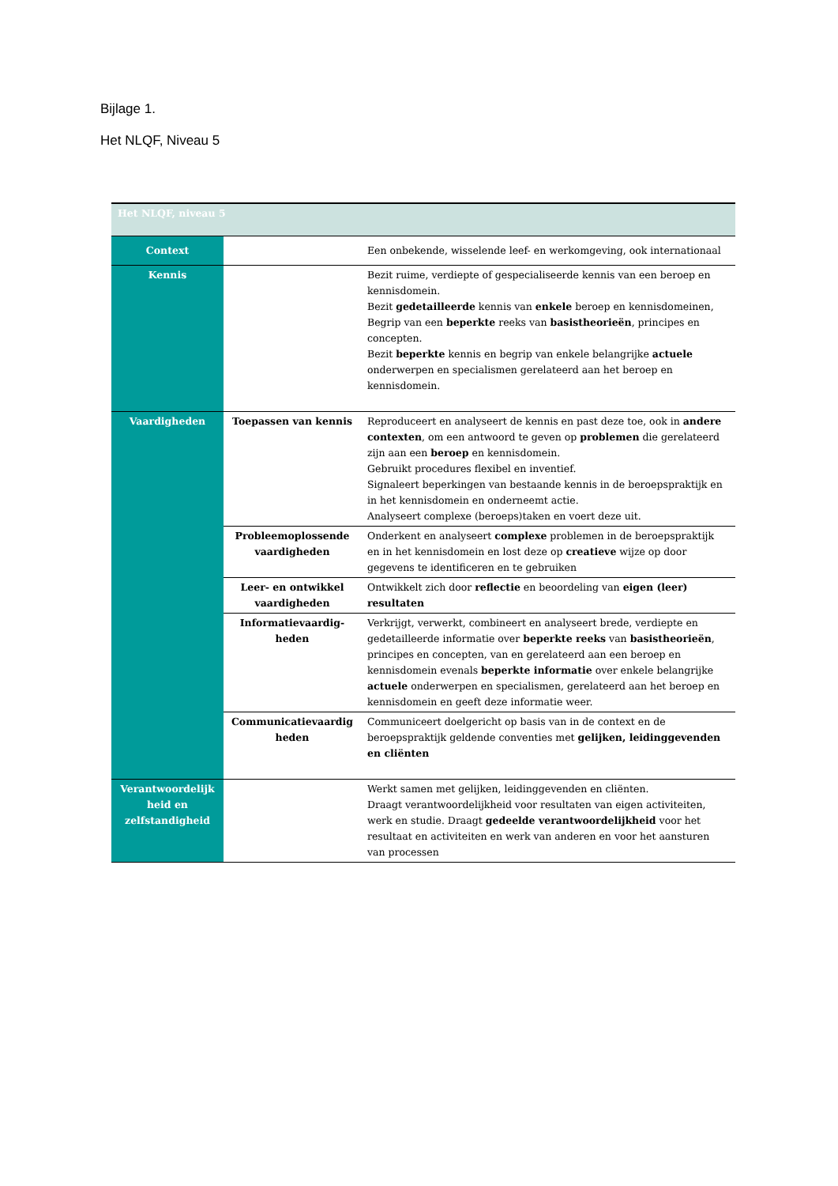Bijlage 1.
Het NLQF, Niveau 5
| Het NLQF, niveau 5 | | |
| Context | | Een onbekende, wisselende leef- en werkomgeving, ook internationaal |
| Kennis | | Bezit ruime, verdiepte of gespecialiseerde kennis van een beroep en kennisdomein. Bezit gedetailleerde kennis van enkele beroep en kennisdomeinen, Begrip van een beperkte reeks van basistheorieën , principes en concepten. Bezit beperkte kennis en begrip van enkele belangrijke actuele onderwerpen en specialismen gerelateerd aan het beroep en kennisdomein. |
| Vaardigheden | Toepassen van kennis | Reproduceert en analyseert de kennis en past deze toe, ook in andere contexten , om een antwoord te geven op problemen die gerelateerd zijn aan een beroep en kennisdomein. Gebruikt procedures flexibel en inventief. Signaleert beperkingen van bestaande kennis in de beroepspraktijk en in het kennisdomein en onderneemt actie. Analyseert complexe (beroeps)taken en voert deze uit. |
| | Probleemoplossende vaardigheden | Onderkent en analyseert complexe problemen in de beroepspraktijk en in het kennisdomein en lost deze op creatieve wijze op door gegevens te identificeren en te gebruiken |
| | Leer- en ontwikkel vaardigheden | Ontwikkelt zich door reflectie en beoordeling van eigen (leer) resultaten |
| | Informatievaardig-heden | Verkrijgt, verwerkt, combineert en analyseert brede, verdiepte en gedetailleerde informatie over beperkte reeks van basistheorieën , principes en concepten, van en gerelateerd aan een beroep en kennisdomein evenals beperkte informatie over enkele belangrijke actuele onderwerpen en specialismen, gerelateerd aan het beroep en kennisdomein en geeft deze informatie weer. |
| | Communicatievaardig heden | Communiceert doelgericht op basis van in de context en de beroepspraktijk geldende conventies met gelijken, leidinggevenden en cliënten |
| Verantwoordelijk heid en zelfstandigheid | | Werkt samen met gelijken, leidinggevenden en cliënten. Draagt verantwoordelijkheid voor resultaten van eigen activiteiten, werk en studie. Draagt gedeelde verantwoordelijkheid voor het resultaat en activiteiten en werk van anderen en voor het aansturen van processen |